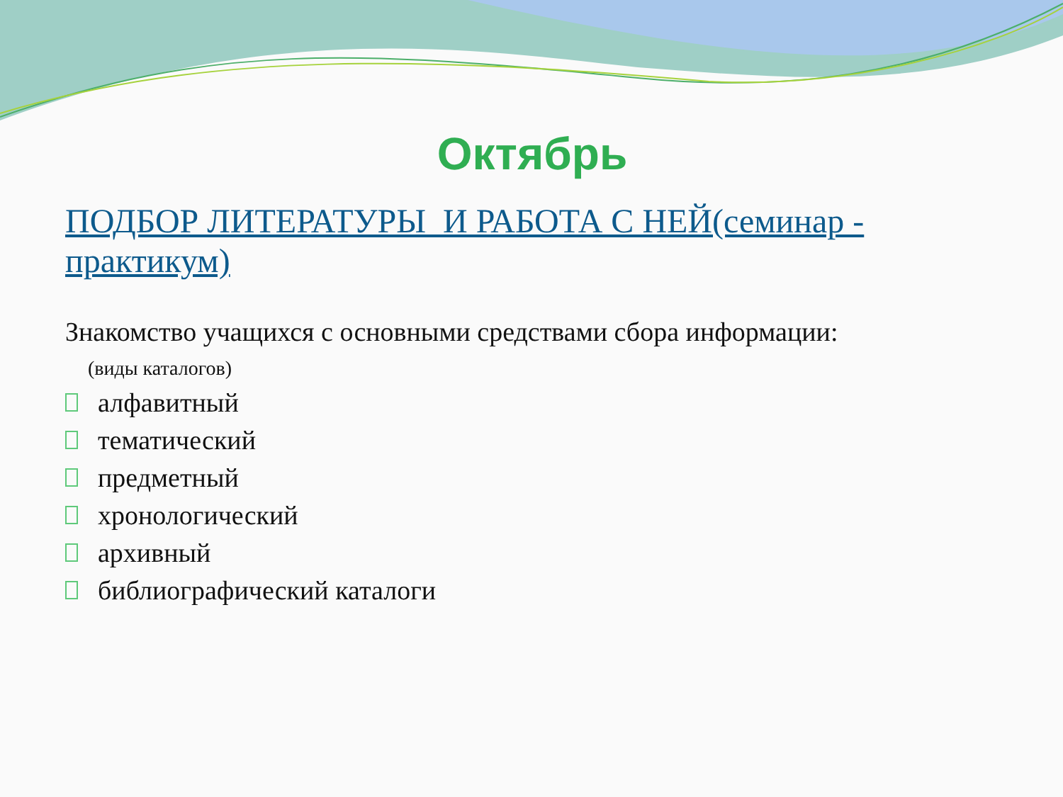Октябрь
ПОДБОР ЛИТЕРАТУРЫ И РАБОТА С НЕЙ(семинар - практикум)
Знакомство учащихся с основными средствами сбора информации:
(виды каталогов)
алфавитный
тематический
предметный
хронологический
архивный
библиографический каталоги